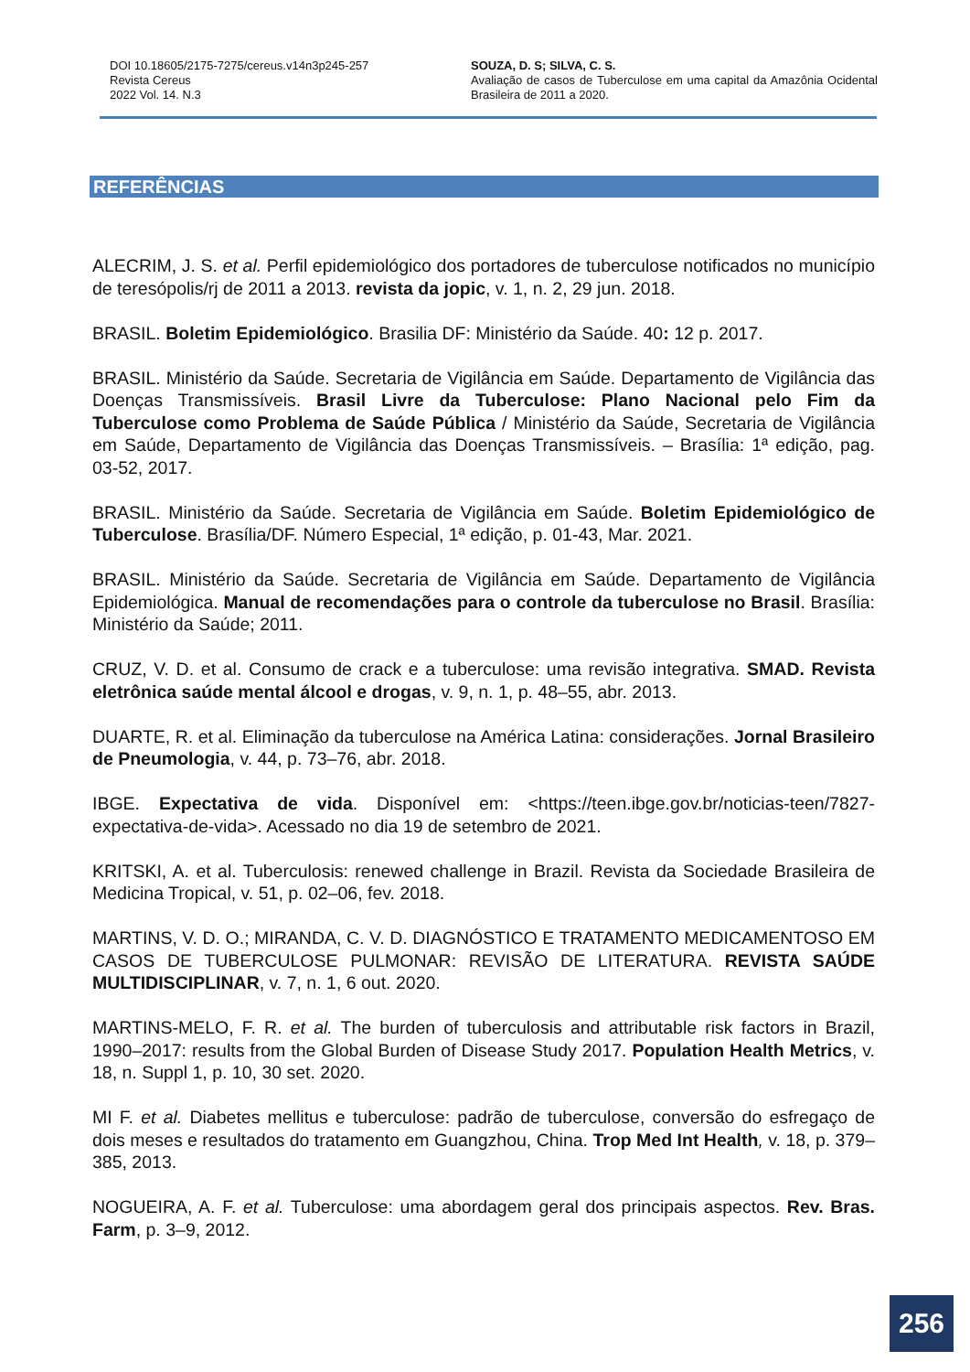DOI 10.18605/2175-7275/cereus.v14n3p245-257
Revista Cereus
2022 Vol. 14. N.3
SOUZA, D. S; SILVA, C. S.
Avaliação de casos de Tuberculose em uma capital da Amazônia Ocidental Brasileira de 2011 a 2020.
REFERÊNCIAS
ALECRIM, J. S. et al. Perfil epidemiológico dos portadores de tuberculose notificados no município de teresópolis/rj de 2011 a 2013. revista da jopic, v. 1, n. 2, 29 jun. 2018.
BRASIL. Boletim Epidemiológico. Brasilia DF: Ministério da Saúde. 40: 12 p. 2017.
BRASIL. Ministério da Saúde. Secretaria de Vigilância em Saúde. Departamento de Vigilância das Doenças Transmissíveis. Brasil Livre da Tuberculose: Plano Nacional pelo Fim da Tuberculose como Problema de Saúde Pública / Ministério da Saúde, Secretaria de Vigilância em Saúde, Departamento de Vigilância das Doenças Transmissíveis. – Brasília: 1ª edição, pag. 03-52, 2017.
BRASIL. Ministério da Saúde. Secretaria de Vigilância em Saúde. Boletim Epidemiológico de Tuberculose. Brasília/DF. Número Especial, 1ª edição, p. 01-43, Mar. 2021.
BRASIL. Ministério da Saúde. Secretaria de Vigilância em Saúde. Departamento de Vigilância Epidemiológica. Manual de recomendações para o controle da tuberculose no Brasil. Brasília: Ministério da Saúde; 2011.
CRUZ, V. D. et al. Consumo de crack e a tuberculose: uma revisão integrativa. SMAD. Revista eletrônica saúde mental álcool e drogas, v. 9, n. 1, p. 48–55, abr. 2013.
DUARTE, R. et al. Eliminação da tuberculose na América Latina: considerações. Jornal Brasileiro de Pneumologia, v. 44, p. 73–76, abr. 2018.
IBGE. Expectativa de vida. Disponível em: <https://teen.ibge.gov.br/noticias-teen/7827-expectativa-de-vida>. Acessado no dia 19 de setembro de 2021.
KRITSKI, A. et al. Tuberculosis: renewed challenge in Brazil. Revista da Sociedade Brasileira de Medicina Tropical, v. 51, p. 02–06, fev. 2018.
MARTINS, V. D. O.; MIRANDA, C. V. D. DIAGNÓSTICO E TRATAMENTO MEDICAMENTOSO EM CASOS DE TUBERCULOSE PULMONAR: REVISÃO DE LITERATURA. REVISTA SAÚDE MULTIDISCIPLINAR, v. 7, n. 1, 6 out. 2020.
MARTINS-MELO, F. R. et al. The burden of tuberculosis and attributable risk factors in Brazil, 1990–2017: results from the Global Burden of Disease Study 2017. Population Health Metrics, v. 18, n. Suppl 1, p. 10, 30 set. 2020.
MI F. et al. Diabetes mellitus e tuberculose: padrão de tuberculose, conversão do esfregaço de dois meses e resultados do tratamento em Guangzhou, China. Trop Med Int Health, v. 18, p. 379–385, 2013.
NOGUEIRA, A. F. et al. Tuberculose: uma abordagem geral dos principais aspectos. Rev. Bras. Farm, p. 3–9, 2012.
256